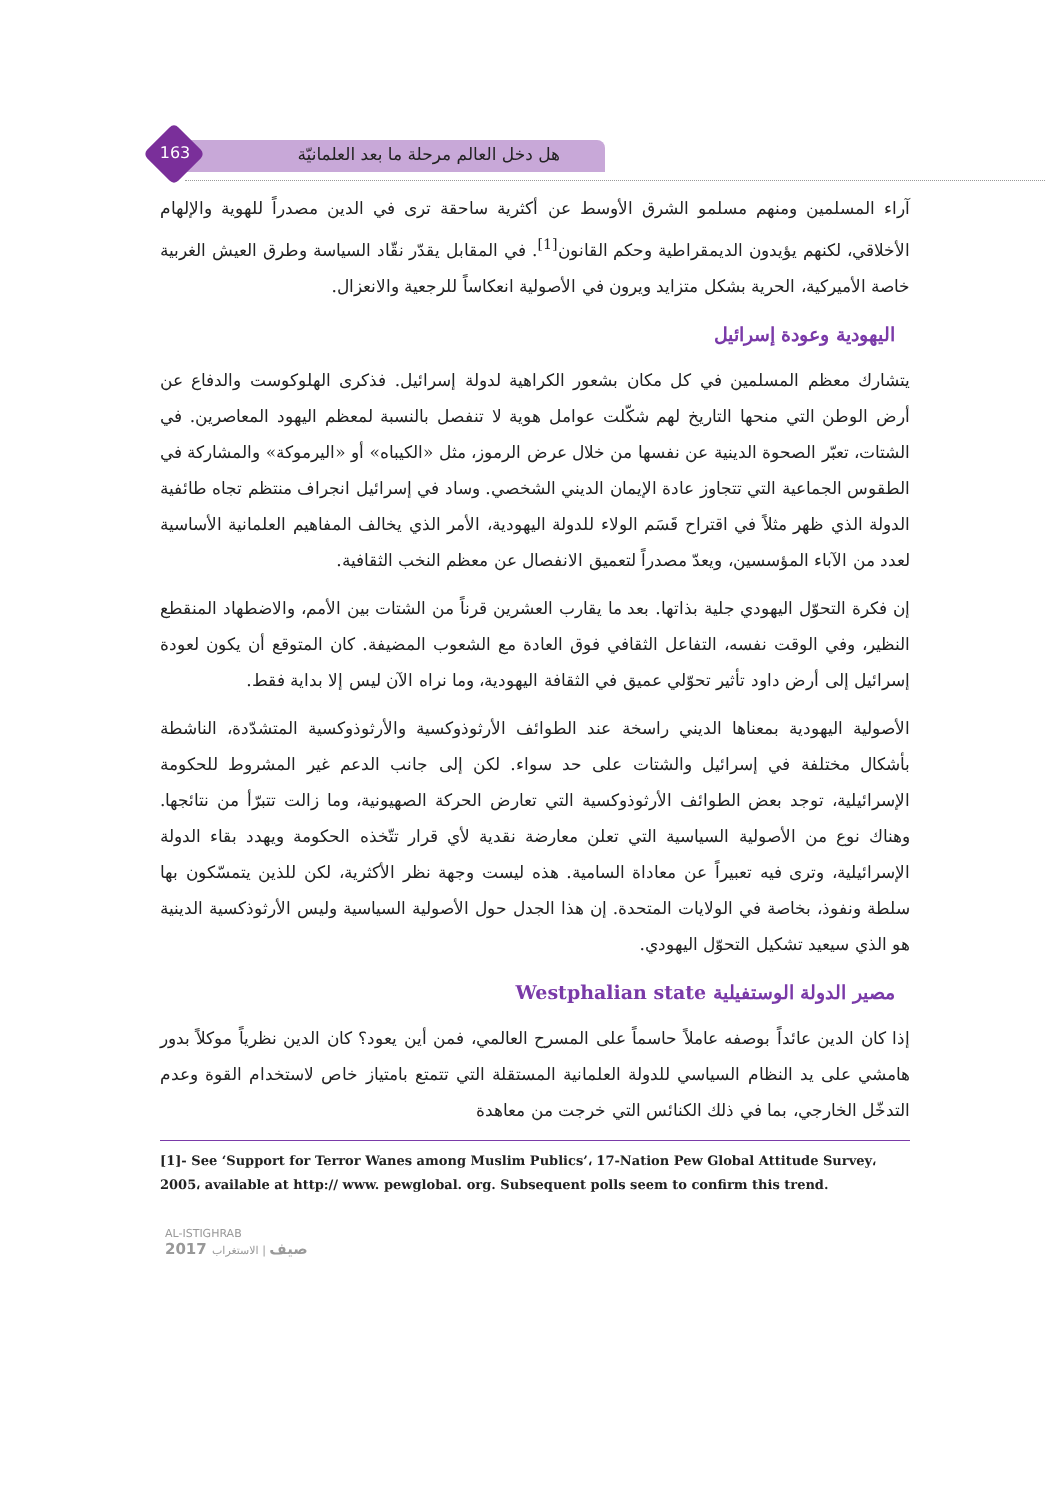هل دخل العالم مرحلة ما بعد العلمانيّة
163
آراء المسلمين ومنهم مسلمو الشرق الأوسط عن أكثرية ساحقة ترى في الدين مصدراً للهوية والإلهام الأخلاقي، لكنهم يؤيدون الديمقراطية وحكم القانون<sup>[1]</sup>. في المقابل يقدّر نقّاد السياسة وطرق العيش الغربية خاصة الأميركية، الحرية بشكل متزايد ويرون في الأصولية انعكاساً للرجعية والانعزال.
اليهودية وعودة إسرائيل
يتشارك معظم المسلمين في كل مكان بشعور الكراهية لدولة إسرائيل. فذكرى الهلوكوست والدفاع عن أرض الوطن التي منحها التاريخ لهم شكّلت عوامل هوية لا تنفصل بالنسبة لمعظم اليهود المعاصرين. في الشتات، تعبّر الصحوة الدينية عن نفسها من خلال عرض الرموز، مثل «الكيباه» أو «اليرموكة» والمشاركة في الطقوس الجماعية التي تتجاوز عادة الإيمان الديني الشخصي. وساد في إسرائيل انجراف منتظم تجاه طائفية الدولة الذي ظهر مثلاً في اقتراح قَسَم الولاء للدولة اليهودية، الأمر الذي يخالف المفاهيم العلمانية الأساسية لعدد من الآباء المؤسسين، ويعدّ مصدراً لتعميق الانفصال عن معظم النخب الثقافية.
إن فكرة التحوّل اليهودي جلية بذاتها. بعد ما يقارب العشرين قرناً من الشتات بين الأمم، والاضطهاد المنقطع النظير، وفي الوقت نفسه، التفاعل الثقافي فوق العادة مع الشعوب المضيفة. كان المتوقع أن يكون لعودة إسرائيل إلى أرض داود تأثير تحوّلي عميق في الثقافة اليهودية، وما نراه الآن ليس إلا بداية فقط.
الأصولية اليهودية بمعناها الديني راسخة عند الطوائف الأرثوذوكسية والأرثوذوكسية المتشدّدة، الناشطة بأشكال مختلفة في إسرائيل والشتات على حد سواء. لكن إلى جانب الدعم غير المشروط للحكومة الإسرائيلية، توجد بعض الطوائف الأرثوذوكسية التي تعارض الحركة الصهيونية، وما زالت تتبرّأ من نتائجها. وهناك نوع من الأصولية السياسية التي تعلن معارضة نقدية لأي قرار تتّخذه الحكومة ويهدد بقاء الدولة الإسرائيلية، وترى فيه تعبيراً عن معاداة السامية. هذه ليست وجهة نظر الأكثرية، لكن للذين يتمسّكون بها سلطة ونفوذ، بخاصة في الولايات المتحدة. إن هذا الجدل حول الأصولية السياسية وليس الأرثوذكسية الدينية هو الذي سيعيد تشكيل التحوّل اليهودي.
مصير الدولة الوستفيلية Westphalian state
إذا كان الدين عائداً بوصفه عاملاً حاسماً على المسرح العالمي، فمن أين يعود؟ كان الدين نظرياً موكلاً بدور هامشي على يد النظام السياسي للدولة العلمانية المستقلة التي تتمتع بامتياز خاص لاستخدام القوة وعدم التدخّل الخارجي، بما في ذلك الكنائس التي خرجت من معاهدة
[1]- See ‘Support for Terror Wanes among Muslim Publics’، 17-Nation Pew Global Attitude Survey، 2005، available at http:// www. pewglobal. org. Subsequent polls seem to confirm this trend.
AL-ISTIGHRAB
2017 صيف | الاستغراب